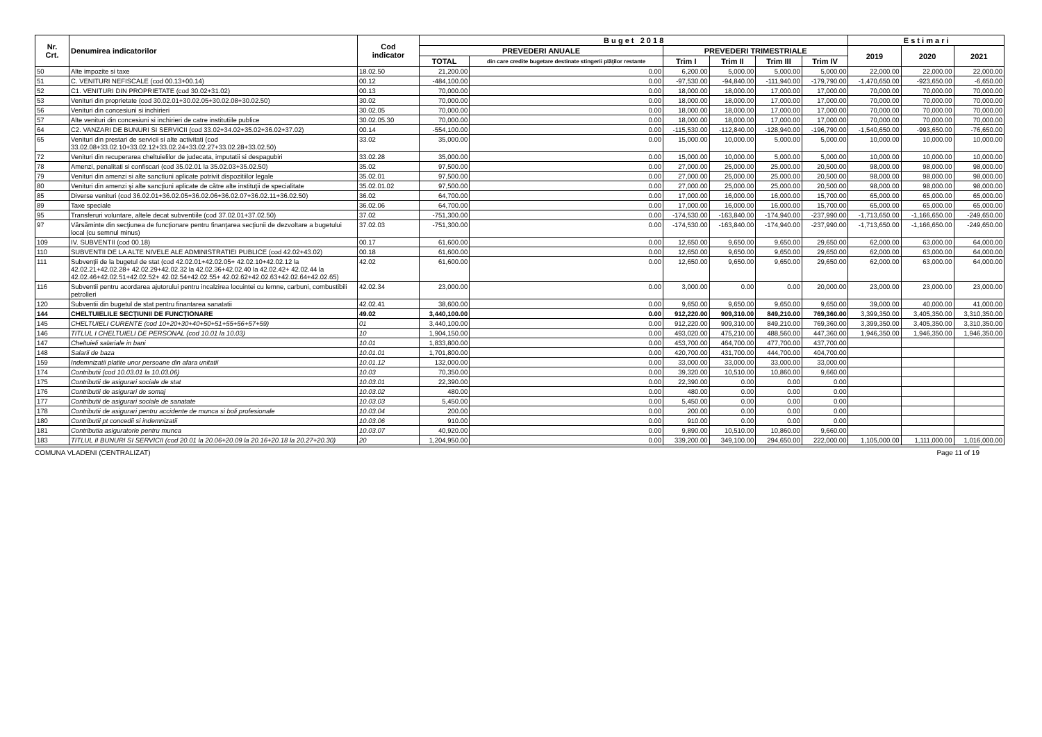| Nr. Crt. | Denumirea indicatorilor | Cod indicator | B u g e t 2 0 1 8 | | | | | | E s t i m a r i | | |
| --- | --- | --- | --- | --- | --- | --- | --- | --- | --- | --- | --- |
| | | | PREVEDERI ANUALE | | PREVEDERI TRIMESTRIALE | | | | 2019 | 2020 | 2021 |
| | | | TOTAL | din care credite bugetare destinate stingerii plăţilor restante | Trim I | Trim II | Trim III | Trim IV | | | |
| 50 | Alte impozite si taxe | 18.02.50 | 21,200.00 | 0.00 | 6,200.00 | 5,000.00 | 5,000.00 | 5,000.00 | 22,000.00 | 22,000.00 | 22,000.00 |
| 51 | C. VENITURI NEFISCALE (cod 00.13+00.14) | 00.12 | -484,100.00 | 0.00 | -97,530.00 | -94,840.00 | -111,940.00 | -179,790.00 | -1,470,650.00 | -923,650.00 | -6,650.00 |
| 52 | C1. VENITURI DIN PROPRIETATE (cod 30.02+31.02) | 00.13 | 70,000.00 | 0.00 | 18,000.00 | 18,000.00 | 17,000.00 | 17,000.00 | 70,000.00 | 70,000.00 | 70,000.00 |
| 53 | Venituri din proprietate (cod 30.02.01+30.02.05+30.02.08+30.02.50) | 30.02 | 70,000.00 | 0.00 | 18,000.00 | 18,000.00 | 17,000.00 | 17,000.00 | 70,000.00 | 70,000.00 | 70,000.00 |
| 56 | Venituri din concesiuni si inchirieri | 30.02.05 | 70,000.00 | 0.00 | 18,000.00 | 18,000.00 | 17,000.00 | 17,000.00 | 70,000.00 | 70,000.00 | 70,000.00 |
| 57 | Alte venituri din concesiuni si inchirieri de catre institutiile publice | 30.02.05.30 | 70,000.00 | 0.00 | 18,000.00 | 18,000.00 | 17,000.00 | 17,000.00 | 70,000.00 | 70,000.00 | 70,000.00 |
| 64 | C2. VANZARI DE BUNURI SI SERVICII (cod 33.02+34.02+35.02+36.02+37.02) | 00.14 | -554,100.00 | 0.00 | -115,530.00 | -112,840.00 | -128,940.00 | -196,790.00 | -1,540,650.00 | -993,650.00 | -76,650.00 |
| 65 | Venituri din prestari de servicii si alte activitati (cod 33.02.08+33.02.10+33.02.12+33.02.24+33.02.27+33.02.28+33.02.50) | 33.02 | 35,000.00 | 0.00 | 15,000.00 | 10,000.00 | 5,000.00 | 5,000.00 | 10,000.00 | 10,000.00 | 10,000.00 |
| 72 | Venituri din recuperarea cheltuielilor de judecata, imputatii si despagubiri | 33.02.28 | 35,000.00 | 0.00 | 15,000.00 | 10,000.00 | 5,000.00 | 5,000.00 | 10,000.00 | 10,000.00 | 10,000.00 |
| 78 | Amenzi, penalitati si confiscari (cod 35.02.01 la 35.02.03+35.02.50) | 35.02 | 97,500.00 | 0.00 | 27,000.00 | 25,000.00 | 25,000.00 | 20,500.00 | 98,000.00 | 98,000.00 | 98,000.00 |
| 79 | Venituri din amenzi si alte sanctiuni aplicate potrivit dispozitiilor legale | 35.02.01 | 97,500.00 | 0.00 | 27,000.00 | 25,000.00 | 25,000.00 | 20,500.00 | 98,000.00 | 98,000.00 | 98,000.00 |
| 80 | Venituri din amenzi şi alte sancţiuni aplicate de către alte instituţii de specialitate | 35.02.01.02 | 97,500.00 | 0.00 | 27,000.00 | 25,000.00 | 25,000.00 | 20,500.00 | 98,000.00 | 98,000.00 | 98,000.00 |
| 85 | Diverse venituri (cod 36.02.01+36.02.05+36.02.06+36.02.07+36.02.11+36.02.50) | 36.02 | 64,700.00 | 0.00 | 17,000.00 | 16,000.00 | 16,000.00 | 15,700.00 | 65,000.00 | 65,000.00 | 65,000.00 |
| 89 | Taxe speciale | 36.02.06 | 64,700.00 | 0.00 | 17,000.00 | 16,000.00 | 16,000.00 | 15,700.00 | 65,000.00 | 65,000.00 | 65,000.00 |
| 95 | Transferuri voluntare, altele decat subventiile (cod 37.02.01+37.02.50) | 37.02 | -751,300.00 | 0.00 | -174,530.00 | -163,840.00 | -174,940.00 | -237,990.00 | -1,713,650.00 | -1,166,650.00 | -249,650.00 |
| 97 | Vărsăminte din secţiunea de funcţionare pentru finanţarea secţiunii de dezvoltare a bugetului local (cu semnul minus) | 37.02.03 | -751,300.00 | 0.00 | -174,530.00 | -163,840.00 | -174,940.00 | -237,990.00 | -1,713,650.00 | -1,166,650.00 | -249,650.00 |
| 109 | IV. SUBVENTII (cod 00.18) | 00.17 | 61,600.00 | 0.00 | 12,650.00 | 9,650.00 | 9,650.00 | 29,650.00 | 62,000.00 | 63,000.00 | 64,000.00 |
| 110 | SUBVENTII DE LA ALTE NIVELE ALE ADMINISTRATIEI PUBLICE (cod 42.02+43.02) | 00.18 | 61,600.00 | 0.00 | 12,650.00 | 9,650.00 | 9,650.00 | 29,650.00 | 62,000.00 | 63,000.00 | 64,000.00 |
| 111 | Subvenţii de la bugetul de stat (cod 42.02.01+42.02.05+ 42.02.10+42.02.12 la 42.02.21+42.02.28+ 42.02.29+42.02.32 la 42.02.36+42.02.40 la 42.02.42+ 42.02.44 la 42.02.46+42.02.51+42.02.52+ 42.02.54+42.02.55+ 42.02.62+42.02.63+42.02.64+42.02.65) | 42.02 | 61,600.00 | 0.00 | 12,650.00 | 9,650.00 | 9,650.00 | 29,650.00 | 62,000.00 | 63,000.00 | 64,000.00 |
| 116 | Subventii pentru acordarea ajutorului pentru incalzirea locuintei cu lemne, carbuni, combustibili petrolieri | 42.02.34 | 23,000.00 | 0.00 | 3,000.00 | 0.00 | 0.00 | 20,000.00 | 23,000.00 | 23,000.00 | 23,000.00 |
| 120 | Subventii din bugetul de stat pentru finantarea sanatatii | 42.02.41 | 38,600.00 | 0.00 | 9,650.00 | 9,650.00 | 9,650.00 | 9,650.00 | 39,000.00 | 40,000.00 | 41,000.00 |
| 144 | CHELTUIELILE SECŢIUNII DE FUNCŢIONARE | 49.02 | 3,440,100.00 | 0.00 | 912,220.00 | 909,310.00 | 849,210.00 | 769,360.00 | 3,399,350.00 | 3,405,350.00 | 3,310,350.00 |
| 145 | CHELTUIELI CURENTE (cod 10+20+30+40+50+51+55+56+57+59) | 01 | 3,440,100.00 | 0.00 | 912,220.00 | 909,310.00 | 849,210.00 | 769,360.00 | 3,399,350.00 | 3,405,350.00 | 3,310,350.00 |
| 146 | TITLUL I CHELTUIELI DE PERSONAL (cod 10.01 la 10.03) | 10 | 1,904,150.00 | 0.00 | 493,020.00 | 475,210.00 | 488,560.00 | 447,360.00 | 1,946,350.00 | 1,946,350.00 | 1,946,350.00 |
| 147 | Cheltuieli salariale in bani | 10.01 | 1,833,800.00 | 0.00 | 453,700.00 | 464,700.00 | 477,700.00 | 437,700.00 | | | |
| 148 | Salarii de baza | 10.01.01 | 1,701,800.00 | 0.00 | 420,700.00 | 431,700.00 | 444,700.00 | 404,700.00 | | | |
| 159 | Indemnizatii platite unor persoane din afara unitatii | 10.01.12 | 132,000.00 | 0.00 | 33,000.00 | 33,000.00 | 33,000.00 | 33,000.00 | | | |
| 174 | Contributii (cod 10.03.01 la 10.03.06) | 10.03 | 70,350.00 | 0.00 | 39,320.00 | 10,510.00 | 10,860.00 | 9,660.00 | | | |
| 175 | Contributii de asigurari sociale de stat | 10.03.01 | 22,390.00 | 0.00 | 22,390.00 | 0.00 | 0.00 | 0.00 | | | |
| 176 | Contributii de asigurari de somaj | 10.03.02 | 480.00 | 0.00 | 480.00 | 0.00 | 0.00 | 0.00 | | | |
| 177 | Contributii de asigurari sociale de sanatate | 10.03.03 | 5,450.00 | 0.00 | 5,450.00 | 0.00 | 0.00 | 0.00 | | | |
| 178 | Contributii de asigurari pentru accidente de munca si boli profesionale | 10.03.04 | 200.00 | 0.00 | 200.00 | 0.00 | 0.00 | 0.00 | | | |
| 180 | Contributii pt concedii si indemnizatii | 10.03.06 | 910.00 | 0.00 | 910.00 | 0.00 | 0.00 | 0.00 | | | |
| 181 | Contributia asiguratorie pentru munca | 10.03.07 | 40,920.00 | 0.00 | 9,890.00 | 10,510.00 | 10,860.00 | 9,660.00 | | | |
| 183 | TITLUL II BUNURI SI SERVICII (cod 20.01 la 20.06+20.09 la 20.16+20.18 la 20.27+20.30) | 20 | 1,204,950.00 | 0.00 | 339,200.00 | 349,100.00 | 294,650.00 | 222,000.00 | 1,105,000.00 | 1,111,000.00 | 1,016,000.00 |
COMUNA VLADENI (CENTRALIZAT) Page 11 of 19